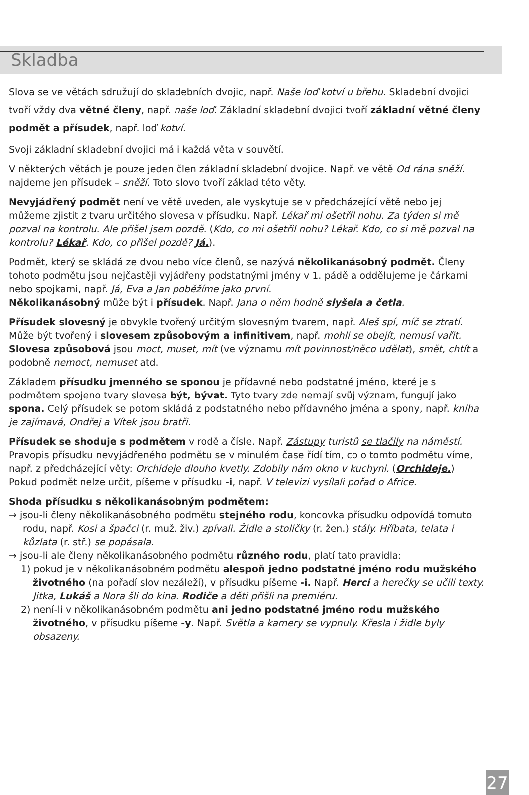Skladba
Slova se ve větách sdružují do skladebních dvojic, např. Naše loď kotví u břehu. Skladební dvojici tvoří vždy dva větné členy, např. naše loď. Základní skladební dvojici tvoří základní větné členy podmět a přísudek, např. loď kotví.
Svoji základní skladební dvojici má i každá věta v souvětí.
V některých větách je pouze jeden člen základní skladební dvojice. Např. ve větě Od rána sněží. najdeme jen přísudek – sněží. Toto slovo tvoří základ této věty.
Nevyjádřený podmět není ve větě uveden, ale vyskytuje se v předcházející větě nebo jej můžeme zjistit z tvaru určitého slovesa v přísudku. Např. Lékař mi ošetřil nohu. Za týden si mě pozval na kontrolu. Ale přišel jsem pozdě. (Kdo, co mi ošetřil nohu? Lékař. Kdo, co si mě pozval na kontrolu? Lékař. Kdo, co přišel pozdě? Já.).
Podmět, který se skládá ze dvou nebo více členů, se nazývá několikanásobný podmět. Členy tohoto podmětu jsou nejčastěji vyjádřeny podstatnými jmény v 1. pádě a oddělujeme je čárkami nebo spojkami, např. Já, Eva a Jan poběžíme jako první.
Několikanásobný může být i přísudek. Např. Jana o něm hodně slyšela a četla.
Přísudek slovesný je obvykle tvořený určitým slovesným tvarem, např. Aleš spí, míč se ztratí. Může být tvořený i slovesem způsobovým a infinitivem, např. mohli se obejít, nemusí vařit. Slovesa způsobová jsou moct, muset, mít (ve významu mít povinnost/něco udělat), smět, chtít a podobně nemoct, nemuset atd.
Základem přísudku jmenného se sponou je přídavné nebo podstatné jméno, které je s podmětem spojeno tvary slovesa být, bývat. Tyto tvary zde nemají svůj význam, fungují jako spona. Celý přísudek se potom skládá z podstatného nebo přídavného jména a spony, např. kniha je zajímavá, Ondřej a Vítek jsou bratři.
Přísudek se shoduje s podmětem v rodě a čísle. Např. Zástupy turistů se tlačily na náměstí. Pravopis přísudku nevyjádřeného podmětu se v minulém čase řídí tím, co o tomto podmětu víme, např. z předcházející věty: Orchideje dlouho kvetly. Zdobily nám okno v kuchyni. (Orchideje.) Pokud podmět nelze určit, píšeme v přísudku -i, např. V televizi vysílali pořad o Africe.
Shoda přísudku s několikanásobným podmětem:
→ jsou-li členy několikanásobného podmětu stejného rodu, koncovka přísudku odpovídá tomuto rodu, např. Kosi a špačci (r. muž. živ.) zpívali. Židle a stoličky (r. žen.) stály. Hříbata, telata i kůzlata (r. stř.) se popásala.
→ jsou-li ale členy několikanásobného podmětu různého rodu, platí tato pravidla:
1) pokud je v několikanásobném podmětu alespoň jedno podstatné jméno rodu mužského životného (na pořadí slov nezáleží), v přísudku píšeme -i. Např. Herci a herečky se učili texty. Jitka, Lukáš a Nora šli do kina. Rodiče a děti přišli na premiéru.
2) není-li v několikanásobném podmětu ani jedno podstatné jméno rodu mužského životného, v přísudku píšeme -y. Např. Světla a kamery se vypnuly. Křesla i židle byly obsazeny.
27